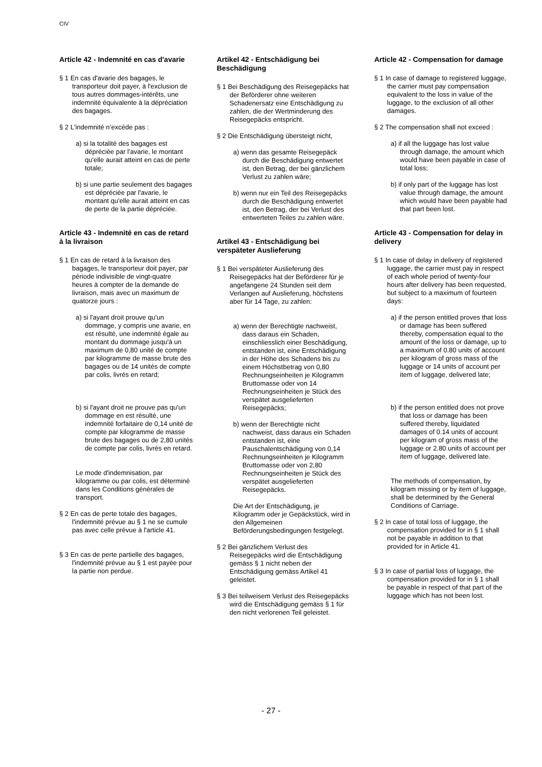CIV
Article 42 - Indemnité en cas d'avarie
§ 1 En cas d'avarie des bagages, le transporteur doit payer, à l'exclusion de tous autres dommages-intérêts, une indemnité équivalente à la dépréciation des bagages.
§ 2 L'indemnité n’excède pas :
a) si la totalité des bagages est dépréciée par l'avarie, le montant qu'elle aurait atteint en cas de perte totale;
b) si une partie seulement des bagages est dépréciée par l'avarie, le montant qu'elle aurait atteint en cas de perte de la partie dépréciée.
Article 43 - Indemnité en cas de retard à la livraison
§ 1 En cas de retard à la livraison des bagages, le transporteur doit payer, par période indivisible de vingt-quatre heures à compter de la demande de livraison, mais avec un maximum de quatorze jours :
a) si l'ayant droit prouve qu'un dommage, y compris une avarie, en est résulté, une indemnité égale au montant du dommage jusqu'à un maximum de 0,80 unité de compte par kilogramme de masse brute des bagages ou de 14 unités de compte par colis, livrés en retard;
b) si l'ayant droit ne prouve pas qu'un dommage en est résulté, une indemnité forfaitaire de 0,14 unité de compte par kilogramme de masse brute des bagages ou de 2,80 unités de compte par colis, livrés en retard.
Le mode d'indemnisation, par kilogramme ou par colis, est déterminé dans les Conditions générales de transport.
§ 2 En cas de perte totale des bagages, l'indemnité prévue au § 1 ne se cumule pas avec celle prévue à l'article 41.
§ 3 En cas de perte partielle des bagages, l'indemnité prévue au § 1 est payée pour la partie non perdue.
Artikel 42 - Entschädigung bei Beschädigung
§ 1 Bei Beschädigung des Reisegepäcks hat der Beförderer ohne weiteren Schadenersatz eine Entschädigung zu zahlen, die der Wertminderung des Reisegepäcks entspricht.
§ 2 Die Entschädigung übersteigt nicht,
a) wenn das gesamte Reisegepäck durch die Beschädigung entwertet ist, den Betrag, der bei gänzlichem Verlust zu zahlen wäre;
b) wenn nur ein Teil des Reisegepäcks durch die Beschädigung entwertet ist, den Betrag, der bei Verlust des entwerteten Teiles zu zahlen wäre.
Artikel 43 - Entschädigung bei verspäteter Auslieferung
§ 1 Bei verspäteter Auslieferung des Reisegepäcks hat der Beförderer für je angefangene 24 Stunden seit dem Verlangen auf Auslieferung, höchstens aber für 14 Tage, zu zahlen:
a) wenn der Berechtigte nachweist, dass daraus ein Schaden, einschliesslich einer Beschädigung, entstanden ist, eine Entschädigung in der Höhe des Schadens bis zu einem Höchstbetrag von 0,80 Rechnungseinheiten je Kilogramm Bruttomasse oder von 14 Rechnungseinheiten je Stück des verspätet ausgelieferten Reisegepäcks;
b) wenn der Berechtigte nicht nachweist, dass daraus ein Schaden entstanden ist, eine Pauschalentschädigung von 0,14 Rechnungseinheiten je Kilogramm Bruttomasse oder von 2,80 Rechnungseinheiten je Stück des verspätet ausgelieferten Reisegepäcks.
Die Art der Entschädigung, je Kilogramm oder je Gepäckstück, wird in den Allgemeinen Beförderungsbedingungen festgelegt.
§ 2 Bei gänzlichem Verlust des Reisegepäcks wird die Entschädigung gemäss § 1 nicht neben der Entschädigung gemäss Artikel 41 geleistet.
§ 3 Bei teilweisem Verlust des Reisegepäcks wird die Entschädigung gemäss § 1 für den nicht verlorenen Teil geleistet.
Article 42 - Compensation for damage
§ 1 In case of damage to registered luggage, the carrier must pay compensation equivalent to the loss in value of the luggage, to the exclusion of all other damages.
§ 2 The compensation shall not exceed :
a) if all the luggage has lost value through damage, the amount which would have been payable in case of total loss;
b) if only part of the luggage has lost value through damage, the amount which would have been payable had that part been lost.
Article 43 - Compensation for delay in delivery
§ 1 In case of delay in delivery of registered luggage, the carrier must pay in respect of each whole period of twenty-four hours after delivery has been requested, but subject to a maximum of fourteen days:
a) if the person entitled proves that loss or damage has been suffered thereby, compensation equal to the amount of the loss or damage, up to a maximum of 0.80 units of account per kilogram of gross mass of the luggage or 14 units of account per item of luggage, delivered late;
b) if the person entitled does not prove that loss or damage has been suffered thereby, liquidated damages of 0.14 units of account per kilogram of gross mass of the luggage or 2.80 units of account per item of luggage, delivered late.
The methods of compensation, by kilogram missing or by item of luggage, shall be determined by the General Conditions of Carriage.
§ 2 In case of total loss of luggage, the compensation provided for in § 1 shall not be payable in addition to that provided for in Article 41.
§ 3 In case of partial loss of luggage, the compensation provided for in § 1 shall be payable in respect of that part of the luggage which has not been lost.
- 27 -